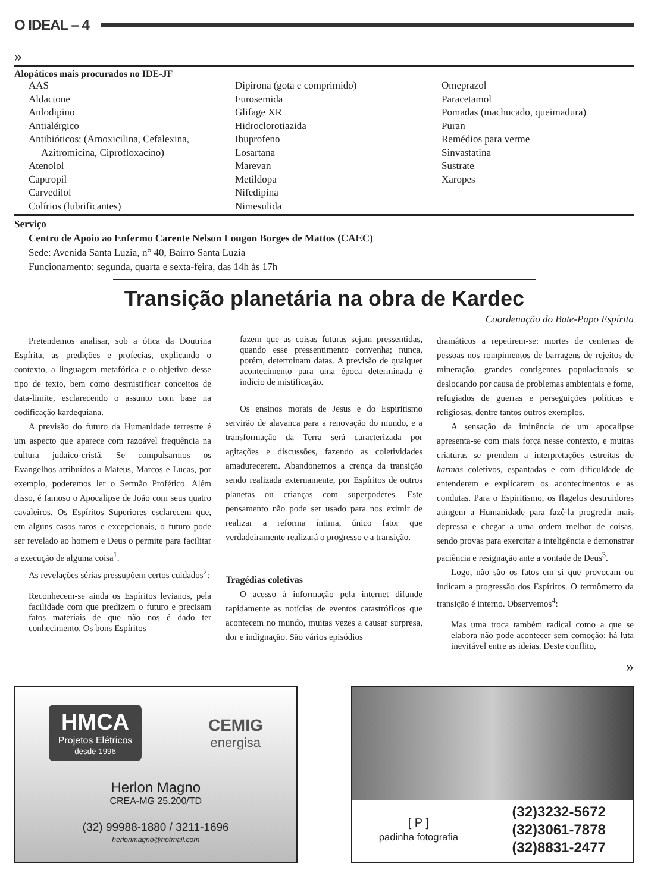O IDEAL – 4
»
Alopáticos mais procurados no IDE-JF
AAS
Aldactone
Anlodipino
Antialérgico
Antibióticos: (Amoxicilina, Cefalexina,
Azitromicina, Ciprofloxacino)
Atenolol
Captropil
Carvedilol
Colírios (lubrificantes)
Dipirona (gota e comprimido)
Furosemida
Glifage XR
Hidroclorotiazida
Ibuprofeno
Losartana
Marevan
Metildopa
Nifedipina
Nimesulida
Omeprazol
Paracetamol
Pomadas (machucado, queimadura)
Puran
Remédios para verme
Sinvastatina
Sustrate
Xaropes
Serviço
Centro de Apoio ao Enfermo Carente Nelson Lougon Borges de Mattos (CAEC)
Sede: Avenida Santa Luzia, n° 40, Bairro Santa Luzia
Funcionamento: segunda, quarta e sexta-feira, das 14h às 17h
Transição planetária na obra de Kardec
Coordenação do Bate-Papo Espírita
Pretendemos analisar, sob a ótica da Doutrina Espírita, as predições e profecias, explicando o contexto, a linguagem metafórica e o objetivo desse tipo de texto, bem como desmistificar conceitos de data-limite, esclarecendo o assunto com base na codificação kardequiana.
A previsão do futuro da Humanidade terrestre é um aspecto que aparece com razoável frequência na cultura judaico-cristã. Se compulsarmos os Evangelhos atribuídos a Mateus, Marcos e Lucas, por exemplo, poderemos ler o Sermão Profético. Além disso, é famoso o Apocalipse de João com seus quatro cavaleiros. Os Espíritos Superiores esclarecem que, em alguns casos raros e excepcionais, o futuro pode ser revelado ao homem e Deus o permite para facilitar a execução de alguma coisa<sup>1</sup>.
As revelações sérias pressupõem certos cuidados<sup>2</sup>:
Reconhecem-se ainda os Espíritos levianos, pela facilidade com que predizem o futuro e precisam fatos materiais de que não nos é dado ter conhecimento. Os bons Espíritos
fazem que as coisas futuras sejam pressentidas, quando esse pressentimento convenha; nunca, porém, determinam datas. A previsão de qualquer acontecimento para uma época determinada é indício de mistificação.
Os ensinos morais de Jesus e do Espiritismo servirão de alavanca para a renovação do mundo, e a transformação da Terra será caracterizada por agitações e discussões, fazendo as coletividades amadurecerem. Abandonemos a crença da transição sendo realizada externamente, por Espíritos de outros planetas ou crianças com superpoderes. Este pensamento não pode ser usado para nos eximir de realizar a reforma íntima, único fator que verdadeiramente realizará o progresso e a transição.
Tragédias coletivas
O acesso à informação pela internet difunde rapidamente as notícias de eventos catastróficos que acontecem no mundo, muitas vezes a causar surpresa, dor e indignação. São vários episódios
dramáticos a repetirem-se: mortes de centenas de pessoas nos rompimentos de barragens de rejeitos de mineração, grandes contigentes populacionais se deslocando por causa de problemas ambientais e fome, refugiados de guerras e perseguições políticas e religiosas, dentre tantos outros exemplos.
A sensação da iminência de um apocalipse apresenta-se com mais força nesse contexto, e muitas criaturas se prendem a interpretações estreitas de karmas coletivos, espantadas e com dificuldade de entenderem e explicarem os acontecimentos e as condutas. Para o Espiritismo, os flagelos destruidores atingem a Humanidade para fazê-la progredir mais depressa e chegar a uma ordem melhor de coisas, sendo provas para exercitar a inteligência e demonstrar paciência e resignação ante a vontade de Deus<sup>3</sup>.
Logo, não são os fatos em si que provocam ou indicam a progressão dos Espíritos. O termômetro da transição é interno. Observemos<sup>4</sup>:
Mas uma troca também radical como a que se elabora não pode acontecer sem comoção; há luta inevitável entre as ideias. Deste conflito,
»
HMCA
Projetos Elétricos
desde 1996
CEMIG
energisa
Herlon Magno
CREA-MG 25.200/TD
(32) 99988-1880 / 3211-1696
herlonmagno@hotmail.com
[ P ]
padinha fotografia
(32)3232-5672
(32)3061-7878
(32)8831-2477